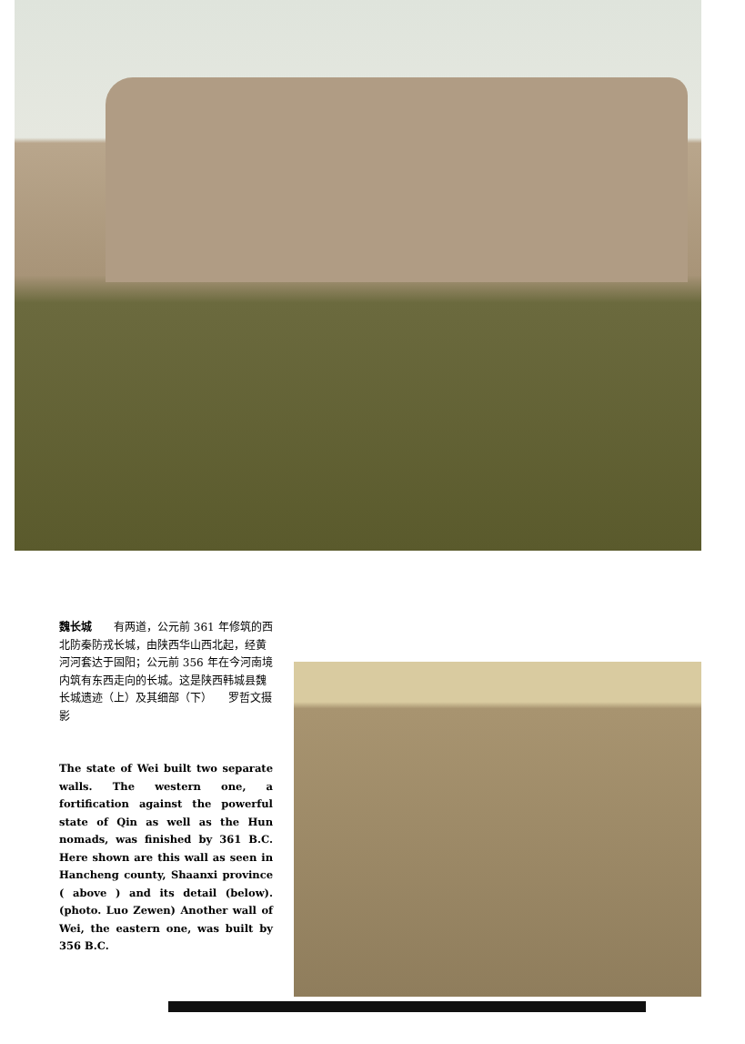魏长城　　有两道，公元前 361 年修筑的西北防秦防戎长城，由陕西华山西北起，经黄河河套达于固阳；公元前 356 年在今河南境内筑有东西走向的长城。这是陕西韩城县魏长城遗迹（上）及其细部（下）　　罗哲文摄影
The state of Wei built two separate walls. The western one, a fortification against the powerful state of Qin as well as the Hun nomads, was finished by 361 B.C. Here shown are this wall as seen in Hancheng county, Shaanxi province ( above ) and its detail (below). (photo. Luo Zewen) Another wall of Wei, the eastern one, was built by 356 B.C.